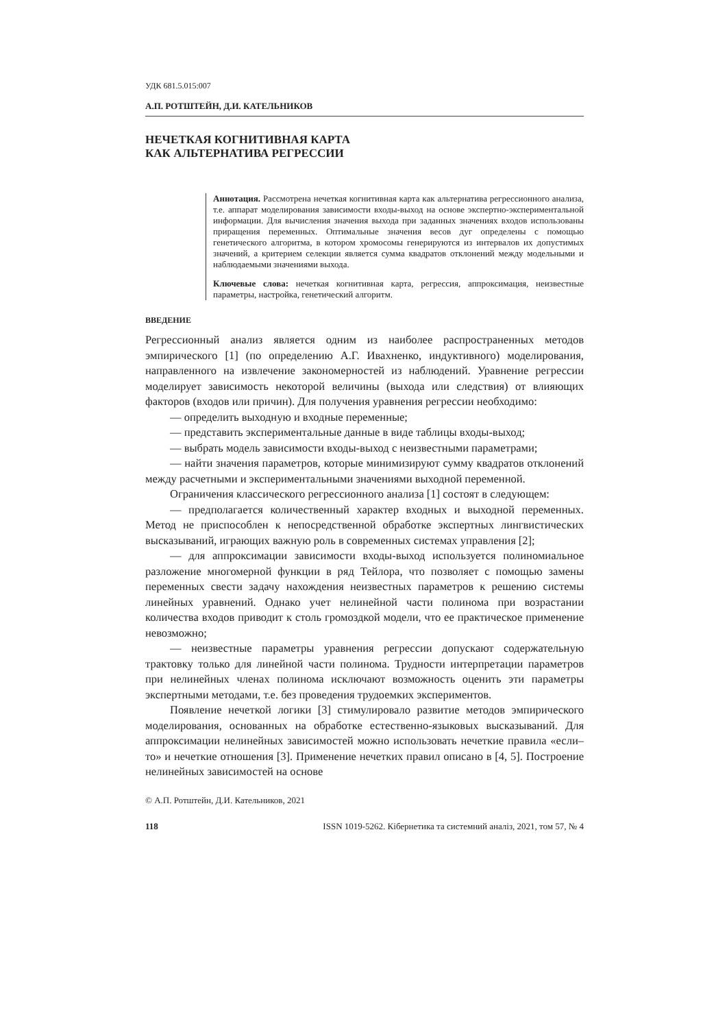УДК 681.5.015:007
А.П. РОТШТЕЙН, Д.И. КАТЕЛЬНИКОВ
НЕЧЕТКАЯ КОГНИТИВНАЯ КАРТА
КАК АЛЬТЕРНАТИВА РЕГРЕССИИ
Аннотация. Рассмотрена нечеткая когнитивная карта как альтернатива регрессионного анализа, т.е. аппарат моделирования зависимости входы-выход на основе экспертно-экспериментальной информации. Для вычисления значения выхода при заданных значениях входов использованы приращения переменных. Оптимальные значения весов дуг определены с помощью генетического алгоритма, в котором хромосомы генерируются из интервалов их допустимых значений, а критерием селекции является сумма квадратов отклонений между модельными и наблюдаемыми значениями выхода.
Ключевые слова: нечеткая когнитивная карта, регрессия, аппроксимация, неизвестные параметры, настройка, генетический алгоритм.
ВВЕДЕНИЕ
Регрессионный анализ является одним из наиболее распространенных методов эмпирического [1] (по определению А.Г. Ивахненко, индуктивного) моделирования, направленного на извлечение закономерностей из наблюдений. Уравнение регрессии моделирует зависимость некоторой величины (выхода или следствия) от влияющих факторов (входов или причин). Для получения уравнения регрессии необходимо:
— определить выходную и входные переменные;
— представить экспериментальные данные в виде таблицы входы-выход;
— выбрать модель зависимости входы-выход с неизвестными параметрами;
— найти значения параметров, которые минимизируют сумму квадратов отклонений между расчетными и экспериментальными значениями выходной переменной.
Ограничения классического регрессионного анализа [1] состоят в следующем:
— предполагается количественный характер входных и выходной переменных. Метод не приспособлен к непосредственной обработке экспертных лингвистических высказываний, играющих важную роль в современных системах управления [2];
— для аппроксимации зависимости входы-выход используется полиномиальное разложение многомерной функции в ряд Тейлора, что позволяет с помощью замены переменных свести задачу нахождения неизвестных параметров к решению системы линейных уравнений. Однако учет нелинейной части полинома при возрастании количества входов приводит к столь громоздкой модели, что ее практическое применение невозможно;
— неизвестные параметры уравнения регрессии допускают содержательную трактовку только для линейной части полинома. Трудности интерпретации параметров при нелинейных членах полинома исключают возможность оценить эти параметры экспертными методами, т.е. без проведения трудоемких экспериментов.
Появление нечеткой логики [3] стимулировало развитие методов эмпирического моделирования, основанных на обработке естественно-языковых высказываний. Для аппроксимации нелинейных зависимостей можно использовать нечеткие правила «если–то» и нечеткие отношения [3]. Применение нечетких правил описано в [4, 5]. Построение нелинейных зависимостей на основе
© А.П. Ротштейн, Д.И. Катeльников, 2021
118 ISSN 1019-5262. Кібернетика та системний аналіз, 2021, том 57, № 4